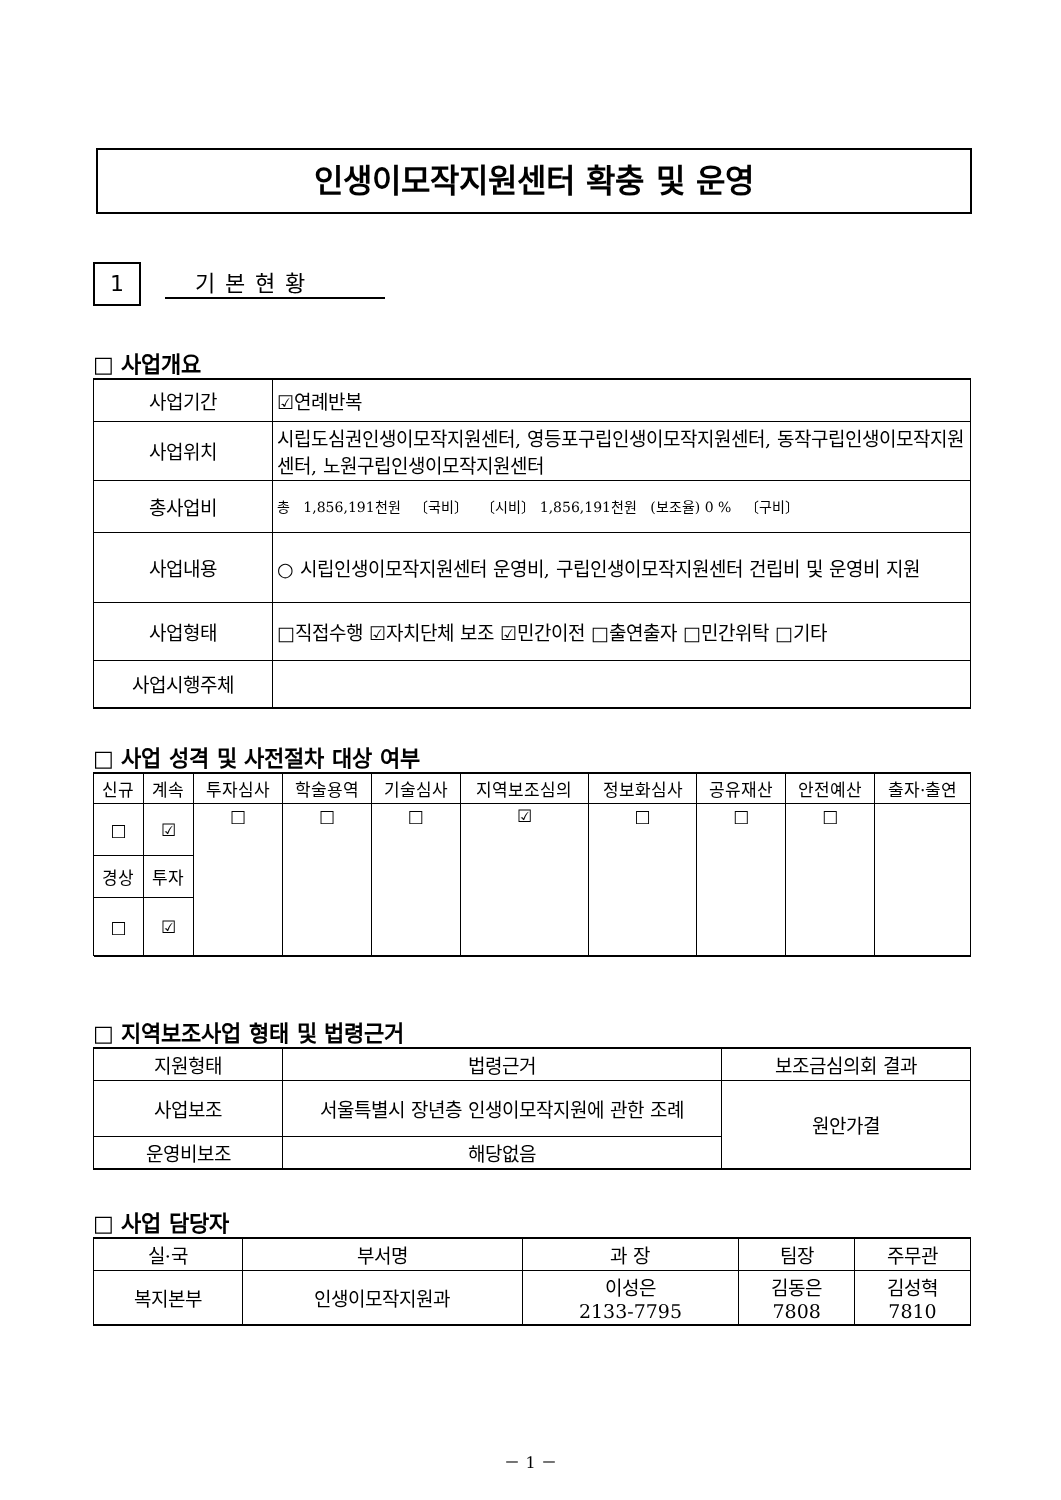인생이모작지원센터 확충 및 운영
1 기본현황
□ 사업개요
| 사업기간 | ☑연례반복 |
| 사업위치 | 시립도심권인생이모작지원센터, 영등포구립인생이모작지원센터, 동작구립인생이모작지원센터, 노원구립인생이모작지원센터 |
| 총사업비 | 총 1,856,191천원 〔국비〕 〔시비〕 1,856,191천원 (보조율) 0 % 〔구비〕 |
| 사업내용 | ○ 시립인생이모작지원센터 운영비, 구립인생이모작지원센터 건립비 및 운영비 지원 |
| 사업형태 | □직접수행 ☑자치단체 보조 ☑민간이전 □출연출자 □민간위탁 □기타 |
| 사업시행주체 | |
□ 사업 성격 및 사전절차 대상 여부
| 신규 | 계속 | 투자심사 | 학술용역 | 기술심사 | 지역보조심의 | 정보화심사 | 공유재산 | 안전예산 | 출자·출연 |
| □ | ☑ | □ | □ | □ | ☑ | □ | □ | □ | |
| 경상 | 투자 | | | | | | | | |
| □ | ☑ | | | | | | | | |
□ 지역보조사업 형태 및 법령근거
| 지원형태 | 법령근거 | 보조금심의회 결과 |
| 사업보조 | 서울특별시 장년층 인생이모작지원에 관한 조례 | 원안가결 |
| 운영비보조 | 해당없음 | |
□ 사업 담당자
| 실·국 | 부서명 | 과 장 | 팀장 | 주무관 |
| 복지본부 | 인생이모작지원과 | 이성은 2133-7795 | 김동은 7808 | 김성혁 7810 |
－ 1 －